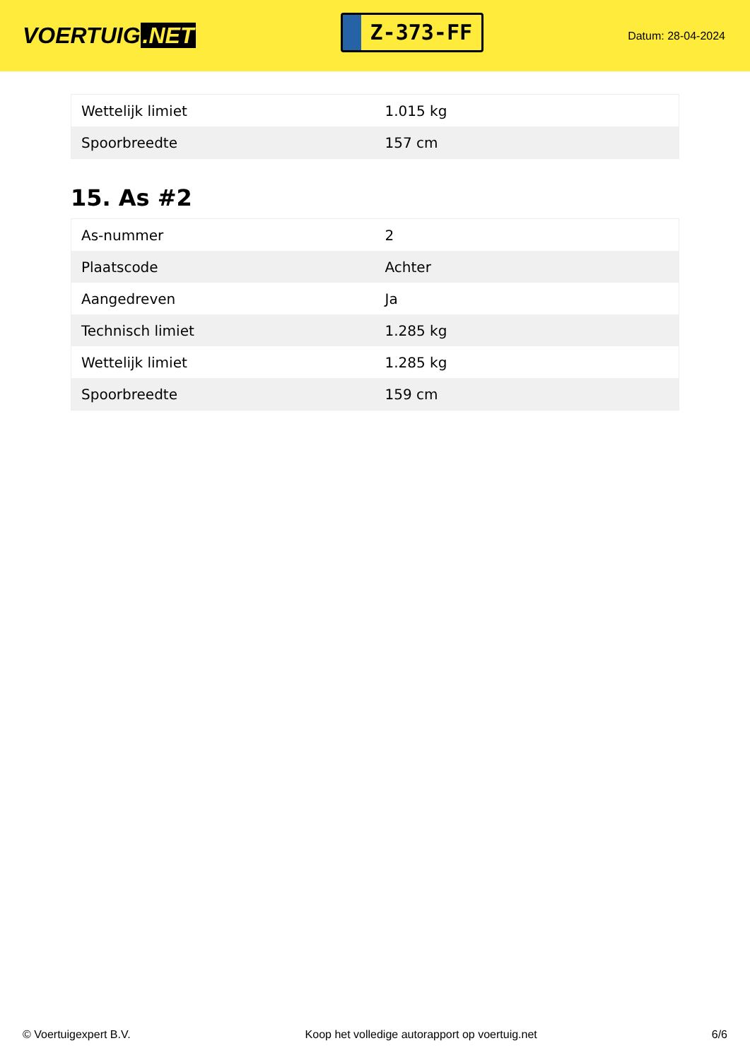VOERTUIG.NET
Z-373-FF
Datum: 28-04-2024
| Wettelijk limiet | 1.015 kg |
| Spoorbreedte | 157 cm |
15. As #2
| As-nummer | 2 |
| Plaatscode | Achter |
| Aangedreven | Ja |
| Technisch limiet | 1.285 kg |
| Wettelijk limiet | 1.285 kg |
| Spoorbreedte | 159 cm |
© Voertuigexpert B.V. Koop het volledige autorapport op voertuig.net 6/6